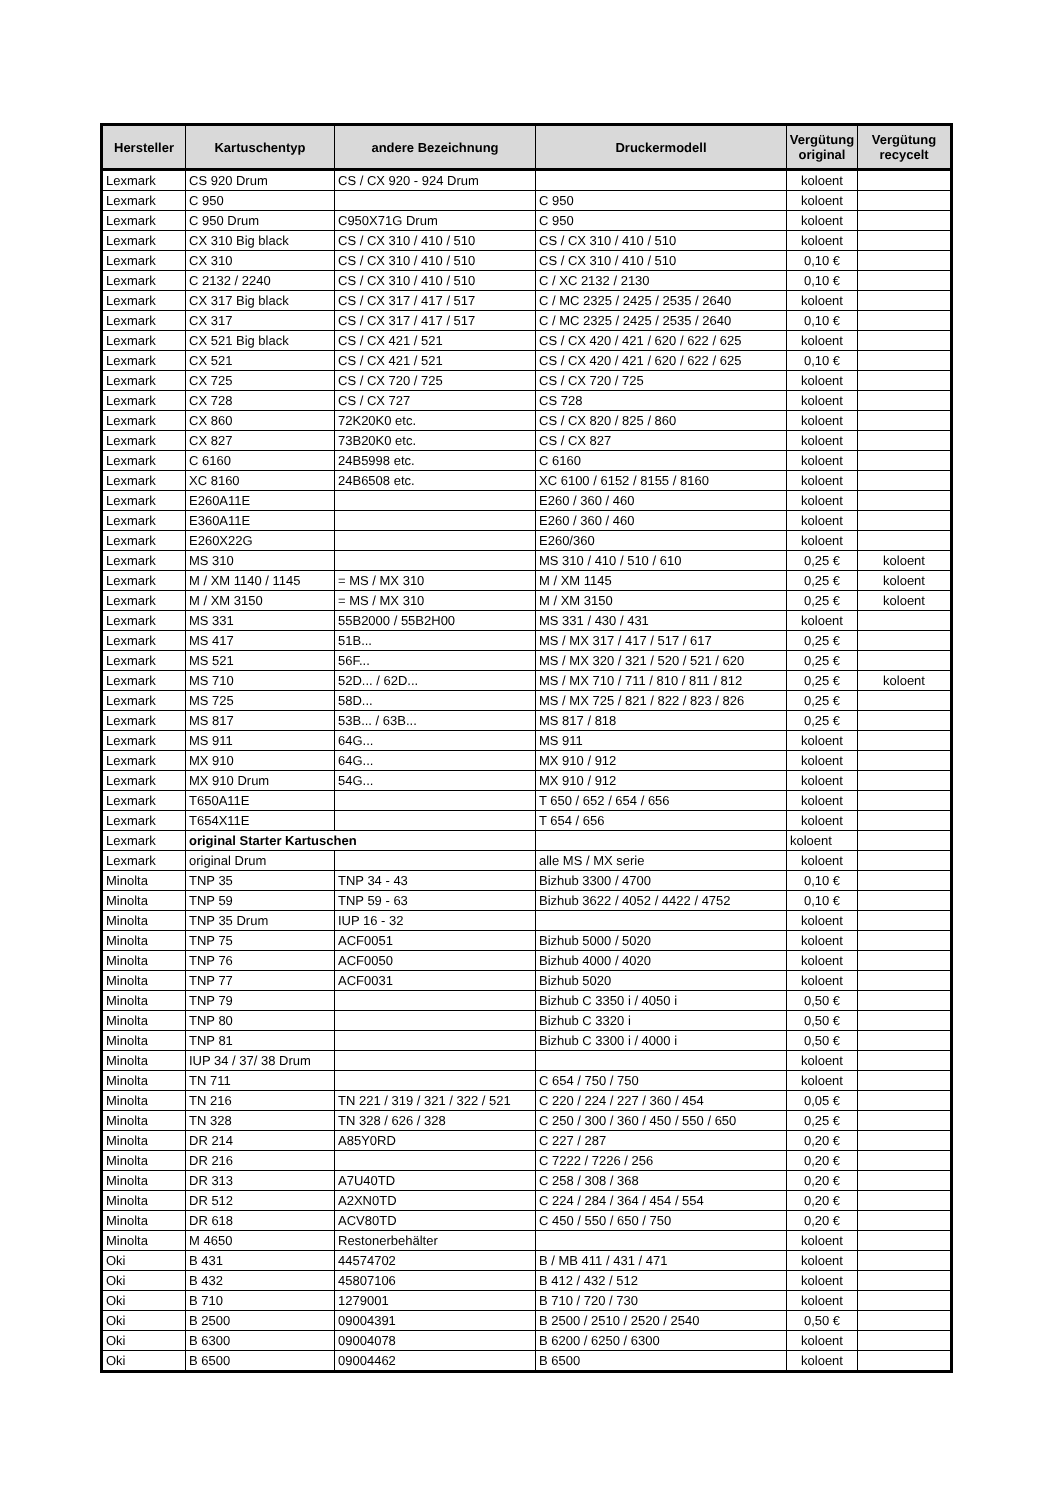| Hersteller | Kartuschentyp | andere Bezeichnung | Druckermodell | Vergütung original | Vergütung recycelt |
| --- | --- | --- | --- | --- | --- |
| Lexmark | CS 920 Drum | CS / CX 920 - 924 Drum | | koloent | |
| Lexmark | C 950 | | C 950 | koloent | |
| Lexmark | C 950 Drum | C950X71G Drum | C 950 | koloent | |
| Lexmark | CX 310 Big black | CS / CX 310 / 410 / 510 | CS / CX 310 / 410 / 510 | koloent | |
| Lexmark | CX 310 | CS / CX 310 / 410 / 510 | CS / CX 310 / 410 / 510 | 0,10 € | |
| Lexmark | C 2132 / 2240 | CS / CX 310 / 410 / 510 | C / XC 2132 / 2130 | 0,10 € | |
| Lexmark | CX 317 Big black | CS / CX 317 / 417 / 517 | C / MC 2325 / 2425 / 2535 / 2640 | koloent | |
| Lexmark | CX 317 | CS / CX 317 / 417 / 517 | C / MC 2325 / 2425 / 2535 / 2640 | 0,10 € | |
| Lexmark | CX 521 Big black | CS / CX 421 / 521 | CS / CX 420 / 421 / 620 / 622 / 625 | koloent | |
| Lexmark | CX 521 | CS / CX 421 / 521 | CS / CX 420 / 421 / 620 / 622 / 625 | 0,10 € | |
| Lexmark | CX 725 | CS / CX 720 / 725 | CS / CX 720 / 725 | koloent | |
| Lexmark | CX 728 | CS / CX 727 | CS 728 | koloent | |
| Lexmark | CX 860 | 72K20K0 etc. | CS / CX 820 / 825 / 860 | koloent | |
| Lexmark | CX 827 | 73B20K0 etc. | CS / CX 827 | koloent | |
| Lexmark | C 6160 | 24B5998 etc. | C 6160 | koloent | |
| Lexmark | XC 8160 | 24B6508 etc. | XC 6100 / 6152 / 8155 / 8160 | koloent | |
| Lexmark | E260A11E | | E260 / 360 / 460 | koloent | |
| Lexmark | E360A11E | | E260 / 360 / 460 | koloent | |
| Lexmark | E260X22G | | E260/360 | koloent | |
| Lexmark | MS 310 | | MS 310 / 410 / 510 / 610 | 0,25 € | koloent |
| Lexmark | M / XM 1140 / 1145 | = MS / MX 310 | M / XM 1145 | 0,25 € | koloent |
| Lexmark | M / XM 3150 | = MS / MX 310 | M / XM 3150 | 0,25 € | koloent |
| Lexmark | MS 331 | 55B2000 / 55B2H00 | MS 331 / 430 / 431 | koloent | |
| Lexmark | MS 417 | 51B... | MS / MX 317 / 417 / 517 / 617 | 0,25 € | |
| Lexmark | MS 521 | 56F... | MS / MX 320 / 321 / 520 / 521 / 620 | 0,25 € | |
| Lexmark | MS 710 | 52D... / 62D... | MS / MX 710 / 711 / 810 / 811 / 812 | 0,25 € | koloent |
| Lexmark | MS 725 | 58D... | MS / MX 725 / 821 / 822 / 823 / 826 | 0,25 € | |
| Lexmark | MS 817 | 53B... / 63B... | MS 817 / 818 | 0,25 € | |
| Lexmark | MS 911 | 64G... | MS 911 | koloent | |
| Lexmark | MX 910 | 64G... | MX 910 / 912 | koloent | |
| Lexmark | MX 910 Drum | 54G... | MX 910 / 912 | koloent | |
| Lexmark | T650A11E | | T 650 / 652 / 654 / 656 | koloent | |
| Lexmark | T654X11E | | T 654 / 656 | koloent | |
| Lexmark | original Starter Kartuschen | | | koloent | |
| Lexmark | original Drum | | alle MS / MX serie | koloent | |
| Minolta | TNP 35 | TNP 34 - 43 | Bizhub 3300 / 4700 | 0,10 € | |
| Minolta | TNP 59 | TNP 59 - 63 | Bizhub 3622 / 4052 / 4422 / 4752 | 0,10 € | |
| Minolta | TNP 35 Drum | IUP 16 - 32 | | koloent | |
| Minolta | TNP 75 | ACF0051 | Bizhub 5000 / 5020 | koloent | |
| Minolta | TNP 76 | ACF0050 | Bizhub 4000 / 4020 | koloent | |
| Minolta | TNP 77 | ACF0031 | Bizhub 5020 | koloent | |
| Minolta | TNP 79 | | Bizhub C 3350 i / 4050 i | 0,50 € | |
| Minolta | TNP 80 | | Bizhub C 3320 i | 0,50 € | |
| Minolta | TNP 81 | | Bizhub C 3300 i / 4000 i | 0,50 € | |
| Minolta | IUP 34 / 37/ 38 Drum | | | koloent | |
| Minolta | TN 711 | | C 654 / 750 / 750 | koloent | |
| Minolta | TN 216 | TN 221 / 319 / 321 / 322 / 521 | C 220 / 224 / 227 / 360 / 454 | 0,05 € | |
| Minolta | TN 328 | TN 328 / 626 / 328 | C 250 / 300 / 360 / 450 / 550 / 650 | 0,25 € | |
| Minolta | DR 214 | A85Y0RD | C 227 / 287 | 0,20 € | |
| Minolta | DR 216 | | C 7222 / 7226 / 256 | 0,20 € | |
| Minolta | DR 313 | A7U40TD | C 258 / 308 / 368 | 0,20 € | |
| Minolta | DR 512 | A2XN0TD | C 224 / 284 / 364 / 454 / 554 | 0,20 € | |
| Minolta | DR 618 | ACV80TD | C 450 / 550 / 650 / 750 | 0,20 € | |
| Minolta | M 4650 | Restonerbehälter | | koloent | |
| Oki | B 431 | 44574702 | B / MB 411 / 431 / 471 | koloent | |
| Oki | B 432 | 45807106 | B 412 / 432 / 512 | koloent | |
| Oki | B 710 | 1279001 | B 710 / 720 / 730 | koloent | |
| Oki | B 2500 | 09004391 | B 2500 / 2510 / 2520 / 2540 | 0,50 € | |
| Oki | B 6300 | 09004078 | B 6200 / 6250 / 6300 | koloent | |
| Oki | B 6500 | 09004462 | B 6500 | koloent | |